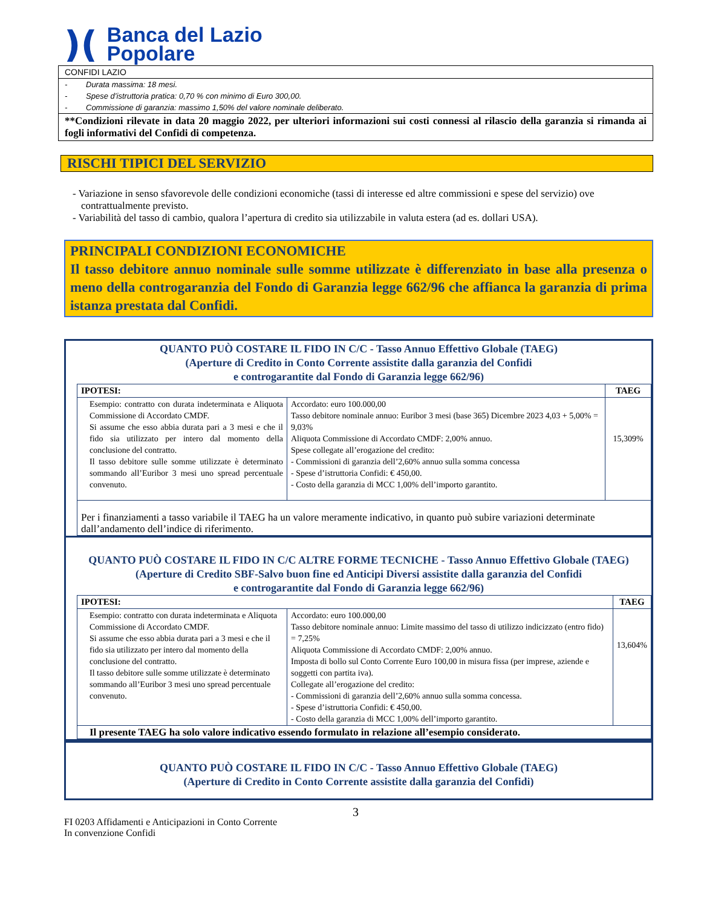)(
Banca del Lazio
Popolare
CONFIDI LAZIO
- Durata massima: 18 mesi.
- Spese d’istruttoria pratica: 0,70 % con minimo di Euro 300,00.
- Commissione di garanzia: massimo 1,50% del valore nominale deliberato.
**Condizioni rilevate in data 20 maggio 2022, per ulteriori informazioni sui costi connessi al rilascio della garanzia si rimanda ai fogli informativi del Confidi di competenza.
RISCHI TIPICI DEL SERVIZIO
- Variazione in senso sfavorevole delle condizioni economiche (tassi di interesse ed altre commissioni e spese del servizio) ove contrattualmente previsto.
- Variabilità del tasso di cambio, qualora l’apertura di credito sia utilizzabile in valuta estera (ad es. dollari USA).
PRINCIPALI CONDIZIONI ECONOMICHE
Il tasso debitore annuo nominale sulle somme utilizzate è differenziato in base alla presenza o meno della controgaranzia del Fondo di Garanzia legge 662/96 che affianca la garanzia di prima istanza prestata dal Confidi.
QUANTO PUÒ COSTARE IL FIDO IN C/C - Tasso Annuo Effettivo Globale (TAEG)
(Aperture di Credito in Conto Corrente assistite dalla garanzia del Confidi
e controgarantite dal Fondo di Garanzia legge 662/96)
| IPOTESI: | | TAEG |
| --- | --- | --- |
| Esempio: contratto con durata indeterminata e Aliquota Commissione di Accordato CMDF. Si assume che esso abbia durata pari a 3 mesi e che il fido sia utilizzato per intero dal momento della conclusione del contratto. Il tasso debitore sulle somme utilizzate è determinato sommando all’Euribor 3 mesi uno spread percentuale convenuto. | Accordato: euro 100.000,00 Tasso debitore nominale annuo: Euribor 3 mesi (base 365) Dicembre 2023 4,03 + 5,00% = 9,03% Aliquota Commissione di Accordato CMDF: 2,00% annuo. Spese collegate all’erogazione del credito: - Commissioni di garanzia dell’2,60% annuo sulla somma concessa - Spese d’istruttoria Confidi: € 450,00. - Costo della garanzia di MCC 1,00% dell’importo garantito. | 15,309% |
| Per i finanziamenti a tasso variabile il TAEG ha un valore meramente indicativo, in quanto può subire variazioni determinate dall’andamento dell’indice di riferimento. | | |
QUANTO PUÒ COSTARE IL FIDO IN C/C ALTRE FORME TECNICHE - Tasso Annuo Effettivo Globale (TAEG)
(Aperture di Credito SBF-Salvo buon fine ed Anticipi Diversi assistite dalla garanzia del Confidi
e controgarantite dal Fondo di Garanzia legge 662/96)
| IPOTESI: | | TAEG |
| --- | --- | --- |
| Esempio: contratto con durata indeterminata e Aliquota Commissione di Accordato CMDF. Si assume che esso abbia durata pari a 3 mesi e che il fido sia utilizzato per intero dal momento della conclusione del contratto. Il tasso debitore sulle somme utilizzate è determinato sommando all’Euribor 3 mesi uno spread percentuale convenuto. | Accordato: euro 100.000,00 Tasso debitore nominale annuo: Limite massimo del tasso di utilizzo indicizzato (entro fido) = 7,25% Aliquota Commissione di Accordato CMDF: 2,00% annuo. Imposta di bollo sul Conto Corrente Euro 100,00 in misura fissa (per imprese, aziende e soggetti con partita iva). Collegate all’erogazione del credito: - Commissioni di garanzia dell’2,60% annuo sulla somma concessa. - Spese d’istruttoria Confidi: € 450,00. - Costo della garanzia di MCC 1,00% dell’importo garantito. | 13,604% |
| Il presente TAEG ha solo valore indicativo essendo formulato in relazione all’esempio considerato. | | |
QUANTO PUÒ COSTARE IL FIDO IN C/C - Tasso Annuo Effettivo Globale (TAEG)
(Aperture di Credito in Conto Corrente assistite dalla garanzia del Confidi)
3
FI 0203 Affidamenti e Anticipazioni in Conto Corrente
In convenzione Confidi